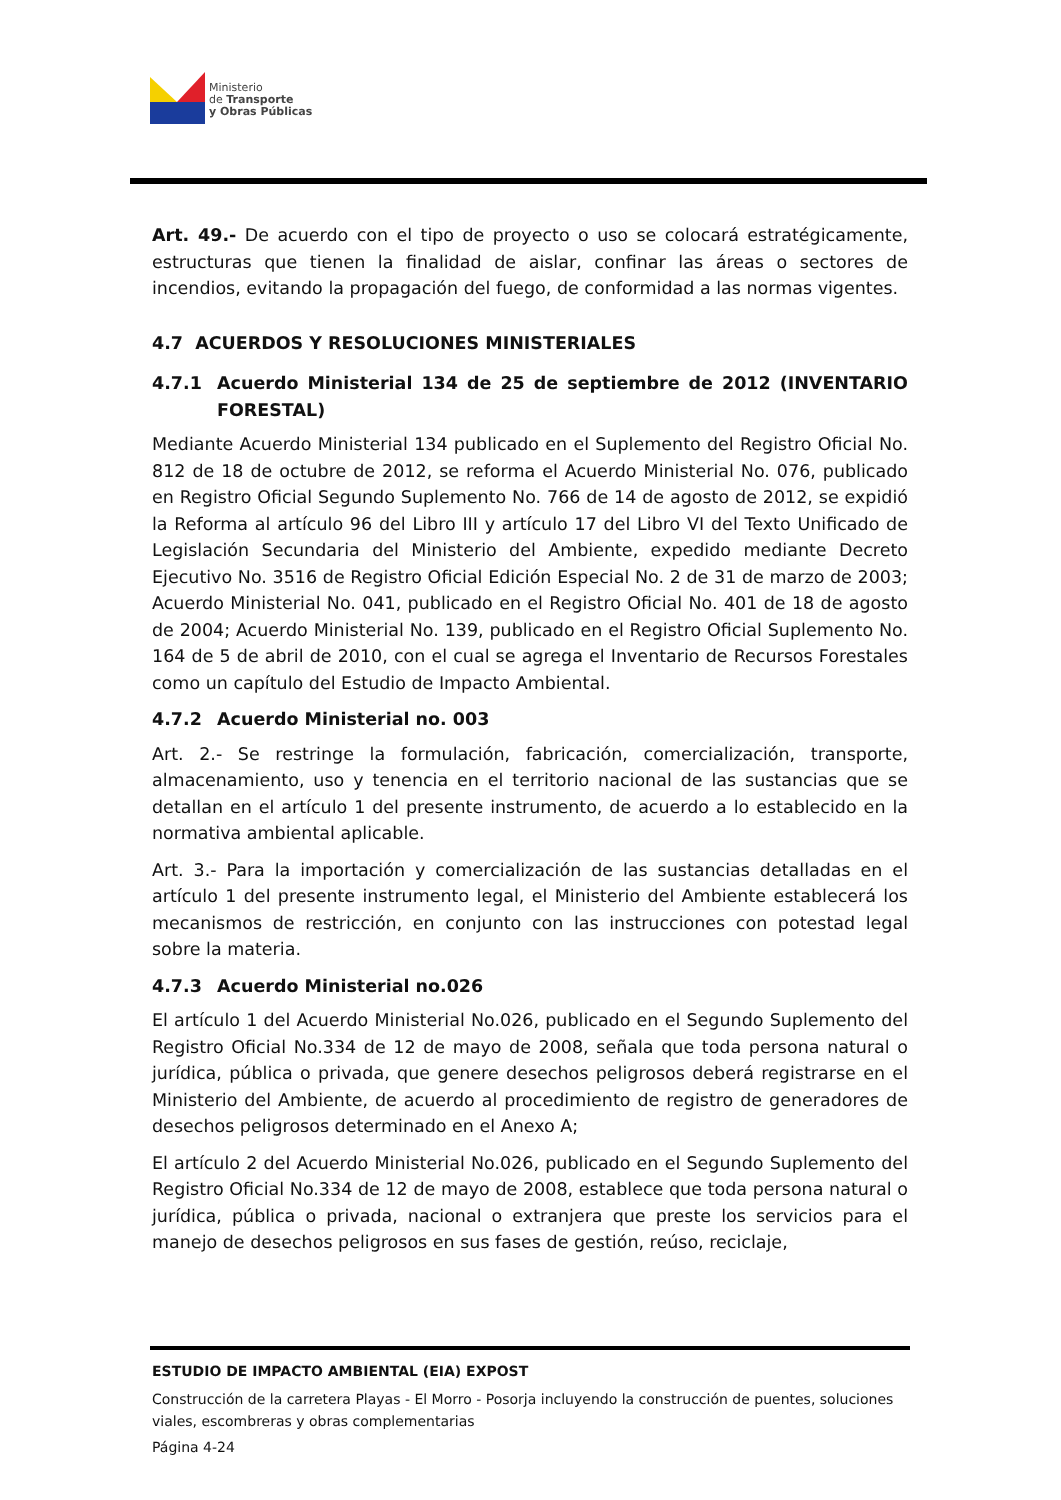Ministerio
de Transporte
y Obras Públicas
Art. 49.- De acuerdo con el tipo de proyecto o uso se colocará estratégicamente, estructuras que tienen la finalidad de aislar, confinar las áreas o sectores de incendios, evitando la propagación del fuego, de conformidad a las normas vigentes.
4.7 ACUERDOS Y RESOLUCIONES MINISTERIALES
4.7.1 Acuerdo Ministerial 134 de 25 de septiembre de 2012 (INVENTARIO FORESTAL)
Mediante Acuerdo Ministerial 134 publicado en el Suplemento del Registro Oficial No. 812 de 18 de octubre de 2012, se reforma el Acuerdo Ministerial No. 076, publicado en Registro Oficial Segundo Suplemento No. 766 de 14 de agosto de 2012, se expidió la Reforma al artículo 96 del Libro III y artículo 17 del Libro VI del Texto Unificado de Legislación Secundaria del Ministerio del Ambiente, expedido mediante Decreto Ejecutivo No. 3516 de Registro Oficial Edición Especial No. 2 de 31 de marzo de 2003; Acuerdo Ministerial No. 041, publicado en el Registro Oficial No. 401 de 18 de agosto de 2004; Acuerdo Ministerial No. 139, publicado en el Registro Oficial Suplemento No. 164 de 5 de abril de 2010, con el cual se agrega el Inventario de Recursos Forestales como un capítulo del Estudio de Impacto Ambiental.
4.7.2 Acuerdo Ministerial no. 003
Art. 2.- Se restringe la formulación, fabricación, comercialización, transporte, almacenamiento, uso y tenencia en el territorio nacional de las sustancias que se detallan en el artículo 1 del presente instrumento, de acuerdo a lo establecido en la normativa ambiental aplicable.
Art. 3.- Para la importación y comercialización de las sustancias detalladas en el artículo 1 del presente instrumento legal, el Ministerio del Ambiente establecerá los mecanismos de restricción, en conjunto con las instrucciones con potestad legal sobre la materia.
4.7.3 Acuerdo Ministerial no.026
El artículo 1 del Acuerdo Ministerial No.026, publicado en el Segundo Suplemento del Registro Oficial No.334 de 12 de mayo de 2008, señala que toda persona natural o jurídica, pública o privada, que genere desechos peligrosos deberá registrarse en el Ministerio del Ambiente, de acuerdo al procedimiento de registro de generadores de desechos peligrosos determinado en el Anexo A;
El artículo 2 del Acuerdo Ministerial No.026, publicado en el Segundo Suplemento del Registro Oficial No.334 de 12 de mayo de 2008, establece que toda persona natural o jurídica, pública o privada, nacional o extranjera que preste los servicios para el manejo de desechos peligrosos en sus fases de gestión, reúso, reciclaje,
ESTUDIO DE IMPACTO AMBIENTAL (EIA) EXPOST
Construcción de la carretera Playas - El Morro - Posorja incluyendo la construcción de puentes, soluciones viales, escombreras y obras complementarias
Página 4-24